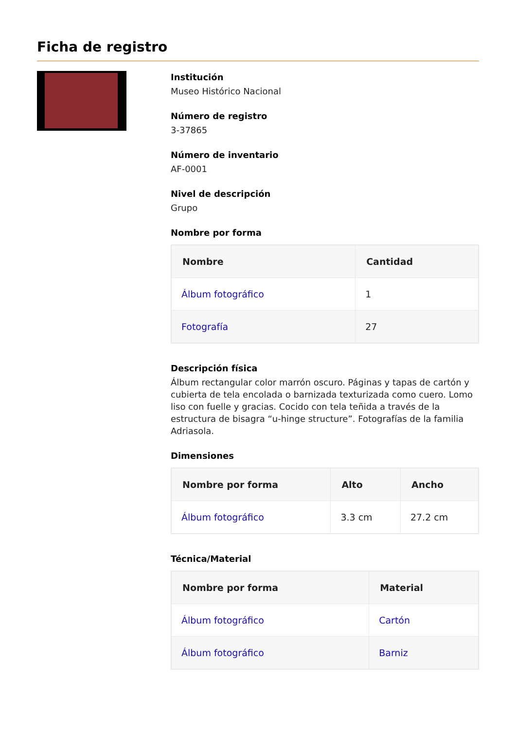Ficha de registro
Institución
Museo Histórico Nacional
Número de registro
3-37865
Número de inventario
AF-0001
Nivel de descripción
Grupo
Nombre por forma
| Nombre | Cantidad |
| --- | --- |
| Álbum fotográfico | 1 |
| Fotografía | 27 |
Descripción física
Álbum rectangular color marrón oscuro. Páginas y tapas de cartón y cubierta de tela encolada o barnizada texturizada como cuero. Lomo liso con fuelle y gracias. Cocido con tela teñida a través de la estructura de bisagra “u-hinge structure”. Fotografías de la familia Adriasola.
Dimensiones
| Nombre por forma | Alto | Ancho |
| --- | --- | --- |
| Álbum fotográfico | 3.3 cm | 27.2 cm |
Técnica/Material
| Nombre por forma | Material |
| --- | --- |
| Álbum fotográfico | Cartón |
| Álbum fotográfico | Barniz |